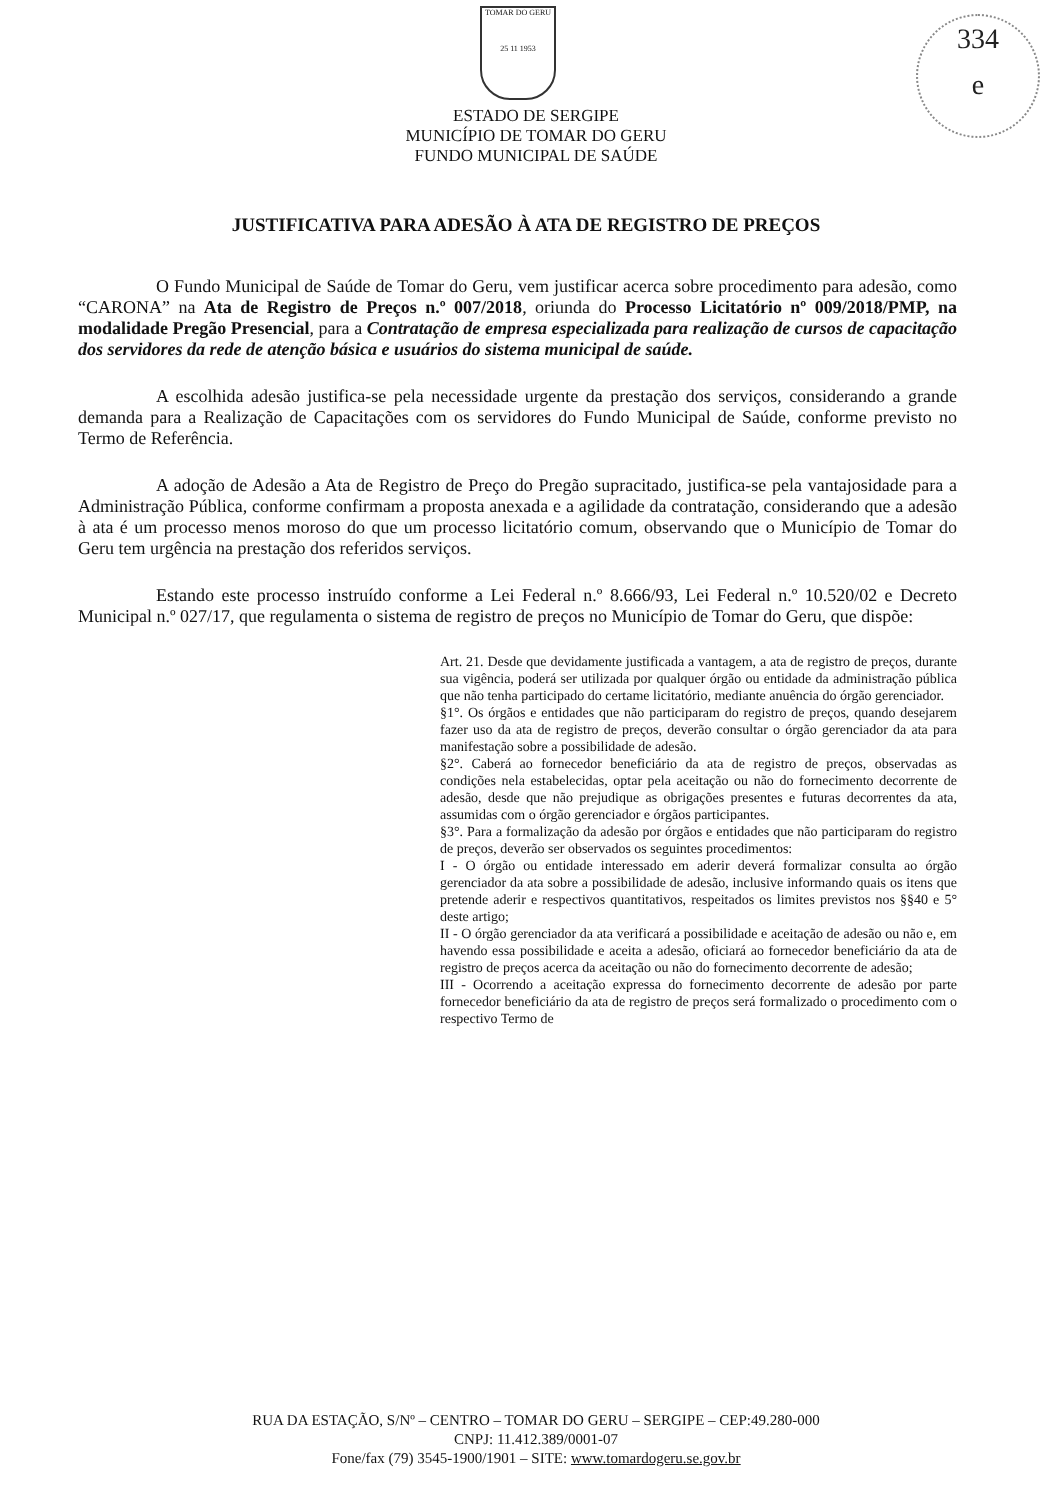TOMAR DO GERU
25 11 1953
334
e
ESTADO DE SERGIPE
MUNICÍPIO DE TOMAR DO GERU
FUNDO MUNICIPAL DE SAÚDE
JUSTIFICATIVA PARA ADESÃO À ATA DE REGISTRO DE PREÇOS
O Fundo Municipal de Saúde de Tomar do Geru, vem justificar acerca sobre procedimento para adesão, como “CARONA” na Ata de Registro de Preços n.º 007/2018, oriunda do Processo Licitatório nº 009/2018/PMP, na modalidade Pregão Presencial, para a Contratação de empresa especializada para realização de cursos de capacitação dos servidores da rede de atenção básica e usuários do sistema municipal de saúde.
A escolhida adesão justifica-se pela necessidade urgente da prestação dos serviços, considerando a grande demanda para a Realização de Capacitações com os servidores do Fundo Municipal de Saúde, conforme previsto no Termo de Referência.
A adoção de Adesão a Ata de Registro de Preço do Pregão supracitado, justifica-se pela vantajosidade para a Administração Pública, conforme confirmam a proposta anexada e a agilidade da contratação, considerando que a adesão à ata é um processo menos moroso do que um processo licitatório comum, observando que o Município de Tomar do Geru tem urgência na prestação dos referidos serviços.
Estando este processo instruído conforme a Lei Federal n.º 8.666/93, Lei Federal n.º 10.520/02 e Decreto Municipal n.º 027/17, que regulamenta o sistema de registro de preços no Município de Tomar do Geru, que dispõe:
Art. 21. Desde que devidamente justificada a vantagem, a ata de registro de preços, durante sua vigência, poderá ser utilizada por qualquer órgão ou entidade da administração pública que não tenha participado do certame licitatório, mediante anuência do órgão gerenciador.
§1°. Os órgãos e entidades que não participaram do registro de preços, quando desejarem fazer uso da ata de registro de preços, deverão consultar o órgão gerenciador da ata para manifestação sobre a possibilidade de adesão.
§2°. Caberá ao fornecedor beneficiário da ata de registro de preços, observadas as condições nela estabelecidas, optar pela aceitação ou não do fornecimento decorrente de adesão, desde que não prejudique as obrigações presentes e futuras decorrentes da ata, assumidas com o órgão gerenciador e órgãos participantes.
§3°. Para a formalização da adesão por órgãos e entidades que não participaram do registro de preços, deverão ser observados os seguintes procedimentos:
I - O órgão ou entidade interessado em aderir deverá formalizar consulta ao órgão gerenciador da ata sobre a possibilidade de adesão, inclusive informando quais os itens que pretende aderir e respectivos quantitativos, respeitados os limites previstos nos §§40 e 5° deste artigo;
II - O órgão gerenciador da ata verificará a possibilidade e aceitação de adesão ou não e, em havendo essa possibilidade e aceita a adesão, oficiará ao fornecedor beneficiário da ata de registro de preços acerca da aceitação ou não do fornecimento decorrente de adesão;
III - Ocorrendo a aceitação expressa do fornecimento decorrente de adesão por parte fornecedor beneficiário da ata de registro de preços será formalizado o procedimento com o respectivo Termo de
RUA DA ESTAÇÃO, S/Nº – CENTRO – TOMAR DO GERU – SERGIPE – CEP:49.280-000
CNPJ: 11.412.389/0001-07
Fone/fax (79) 3545-1900/1901 – SITE: www.tomardogeru.se.gov.br